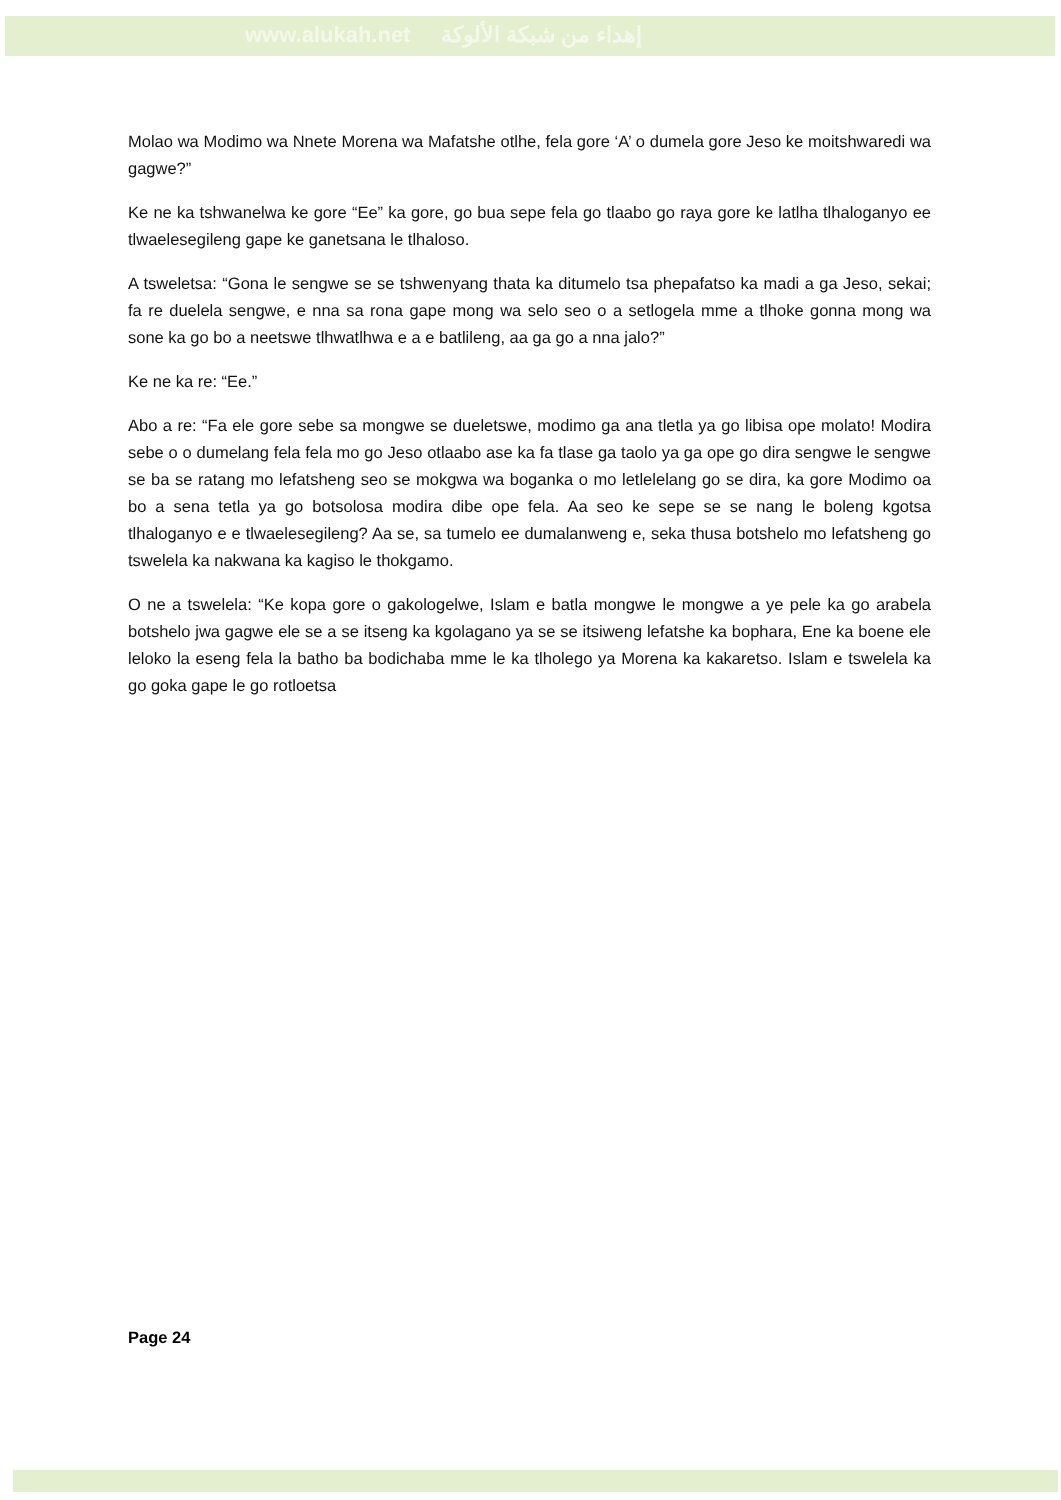www.alukah.net إهداء من شبكة الألوكة
Molao wa Modimo wa Nnete Morena wa Mafatshe otlhe, fela gore ‘A’ o dumela gore Jeso ke moitshwaredi wa gagwe?”
Ke ne ka tshwanelwa ke gore “Ee” ka gore, go bua sepe fela go tlaabo go raya gore ke latlha tlhaloganyo ee tlwaelesegileng gape ke ganetsana le tlhaloso.
A tsweletsa: “Gona le sengwe se se tshwenyang thata ka ditumelo tsa phepafatso ka madi a ga Jeso, sekai; fa re duelela sengwe, e nna sa rona gape mong wa selo seo o a setlogela mme a tlhoke gonna mong wa sone ka go bo a neetswe tlhwatlhwa e a e batlileng, aa ga go a nna jalo?”
Ke ne ka re: “Ee.”
Abo a re: “Fa ele gore sebe sa mongwe se dueletswe, modimo ga ana tletla ya go libisa ope molato! Modira sebe o o dumelang fela fela mo go Jeso otlaabo ase ka fa tlase ga taolo ya ga ope go dira sengwe le sengwe se ba se ratang mo lefatsheng seo se mokgwa wa boganka o mo letlelelang go se dira, ka gore Modimo oa bo a sena tetla ya go botsolosa modira dibe ope fela. Aa seo ke sepe se se nang le boleng kgotsa tlhaloganyo e e tlwaelesegileng? Aa se, sa tumelo ee dumalanweng e, seka thusa botshelo mo lefatsheng go tswelela ka nakwana ka kagiso le thokgamo.
O ne a tswelela: “Ke kopa gore o gakologelwe, Islam e batla mongwe le mongwe a ye pele ka go arabela botshelo jwa gagwe ele se a se itseng ka kgolagano ya se se itsiweng lefatshe ka bophara, Ene ka boene ele leloko la eseng fela la batho ba bodichaba mme le ka tlholego ya Morena ka kakaretso. Islam e tswelela ka go goka gape le go rotloetsa
Page 24